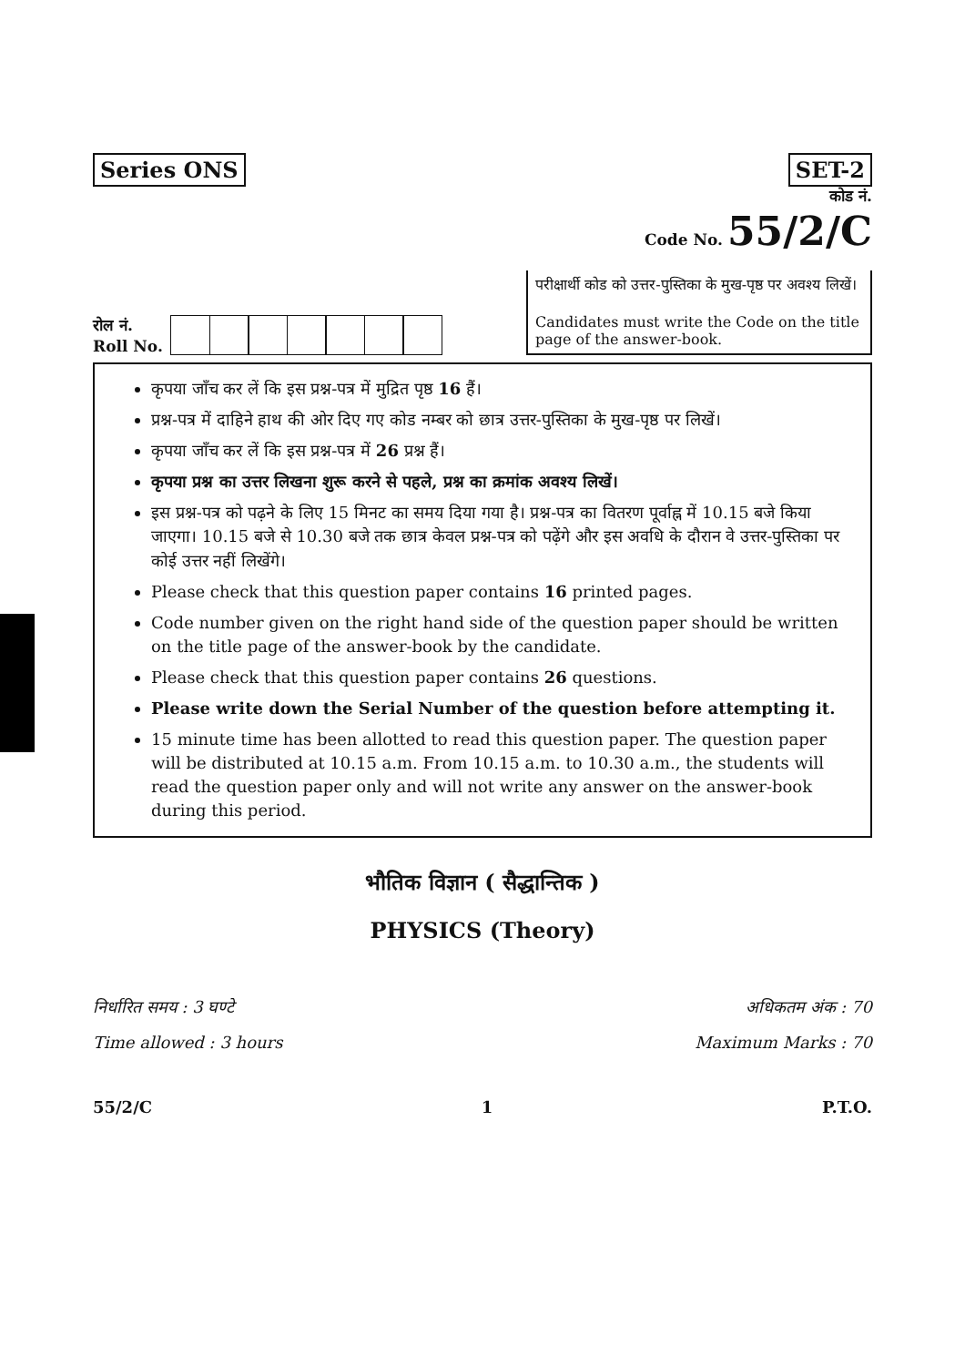Series ONS SET-2
कोड नं.
Code No. 55/2/C
रोल नं.
Roll No.
परीक्षार्थी कोड को उत्तर-पुस्तिका के मुख-पृष्ठ पर अवश्य लिखें।
Candidates must write the Code on the title page of the answer-book.
कृपया जाँच कर लें कि इस प्रश्न-पत्र में मुद्रित पृष्ठ 16 हैं।
प्रश्न-पत्र में दाहिने हाथ की ओर दिए गए कोड नम्बर को छात्र उत्तर-पुस्तिका के मुख-पृष्ठ पर लिखें।
कृपया जाँच कर लें कि इस प्रश्न-पत्र में 26 प्रश्न हैं।
कृपया प्रश्न का उत्तर लिखना शुरू करने से पहले, प्रश्न का क्रमांक अवश्य लिखें।
इस प्रश्न-पत्र को पढ़ने के लिए 15 मिनट का समय दिया गया है। प्रश्न-पत्र का वितरण पूर्वाह्न में 10.15 बजे किया जाएगा। 10.15 बजे से 10.30 बजे तक छात्र केवल प्रश्न-पत्र को पढ़ेंगे और इस अवधि के दौरान वे उत्तर-पुस्तिका पर कोई उत्तर नहीं लिखेंगे।
Please check that this question paper contains 16 printed pages.
Code number given on the right hand side of the question paper should be written on the title page of the answer-book by the candidate.
Please check that this question paper contains 26 questions.
Please write down the Serial Number of the question before attempting it.
15 minute time has been allotted to read this question paper. The question paper will be distributed at 10.15 a.m. From 10.15 a.m. to 10.30 a.m., the students will read the question paper only and will not write any answer on the answer-book during this period.
भौतिक विज्ञान ( सैद्धान्तिक )
PHYSICS (Theory)
निर्धारित समय : 3 घण्टे
Time allowed : 3 hours
अधिकतम अंक : 70
Maximum Marks : 70
55/2/C 1 P.T.O.